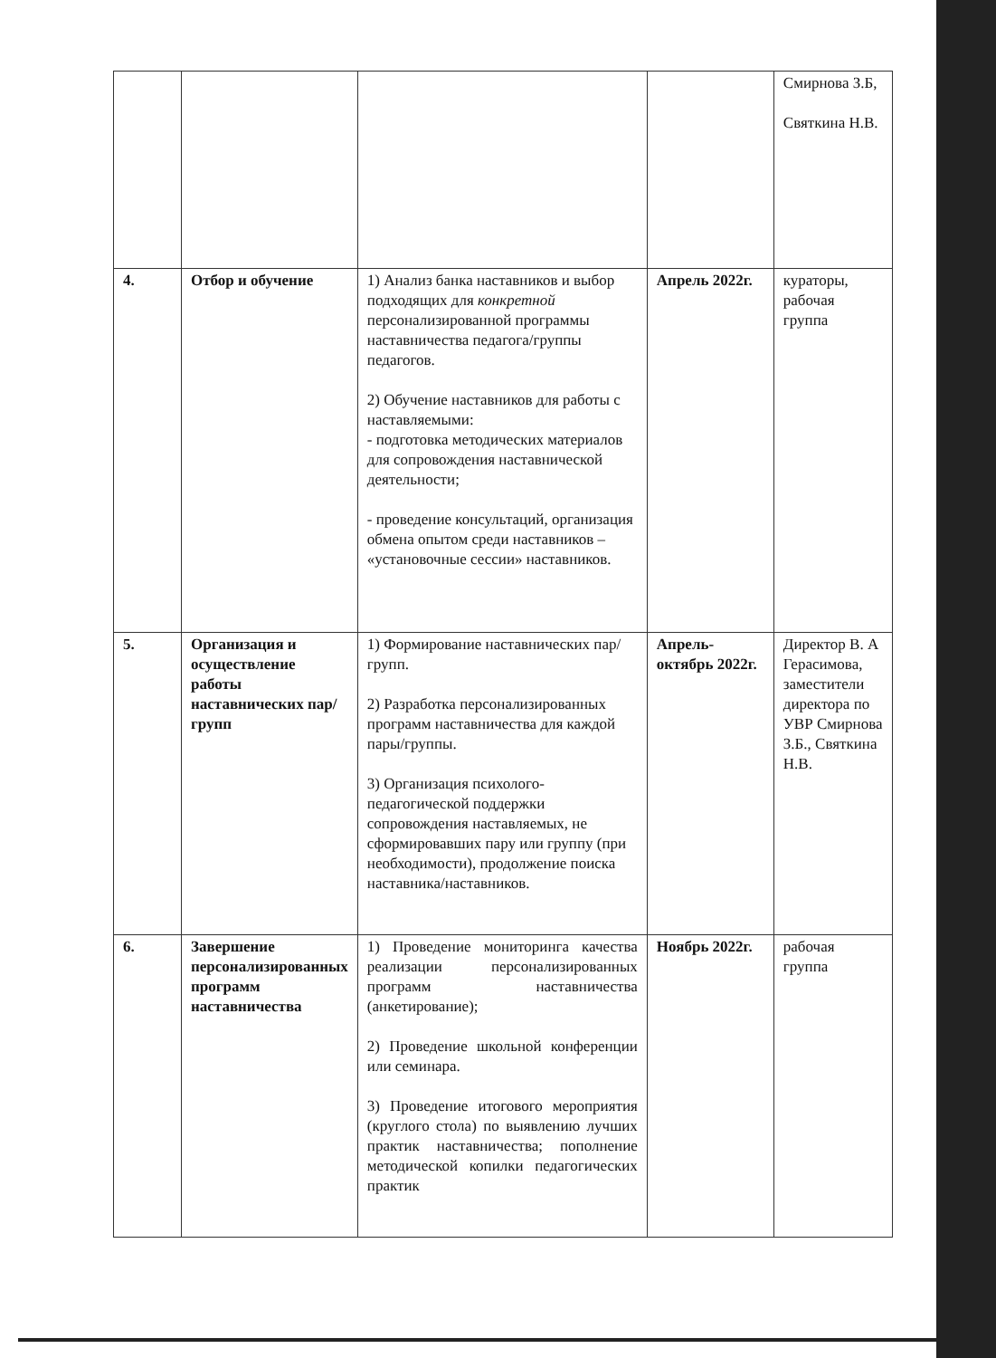| | | | | Смирнова З.Б, Святкина Н.В. |
| 4. | Отбор и обучение | 1) Анализ банка наставников и выбор подходящих для конкретной персонализированной программы наставничества педагога/группы педагогов. 2) Обучение наставников для работы с наставляемыми: - подготовка методических материалов для сопровождения наставнической деятельности; - проведение консультаций, организация обмена опытом среди наставников – «установочные сессии» наставников. | Апрель 2022г. | кураторы, рабочая группа |
| 5. | Организация и осуществление работы наставнических пар/групп | 1) Формирование наставнических пар/групп. 2) Разработка персонализированных программ наставничества для каждой пары/группы. 3) Организация психолого-педагогической поддержки сопровождения наставляемых, не сформировавших пару или группу (при необходимости), продолжение поиска наставника/наставников. | Апрель-октябрь 2022г. | Директор В. А Герасимова, заместители директора по УВР Смирнова З.Б., Святкина Н.В. |
| 6. | Завершение персонализированных программ наставничества | 1) Проведение мониторинга качества реализации персонализированных программ наставничества (анкетирование); 2) Проведение школьной конференции или семинара. 3) Проведение итогового мероприятия (круглого стола) по выявлению лучших практик наставничества; пополнение методической копилки педагогических практик | Ноябрь 2022г. | рабочая группа |